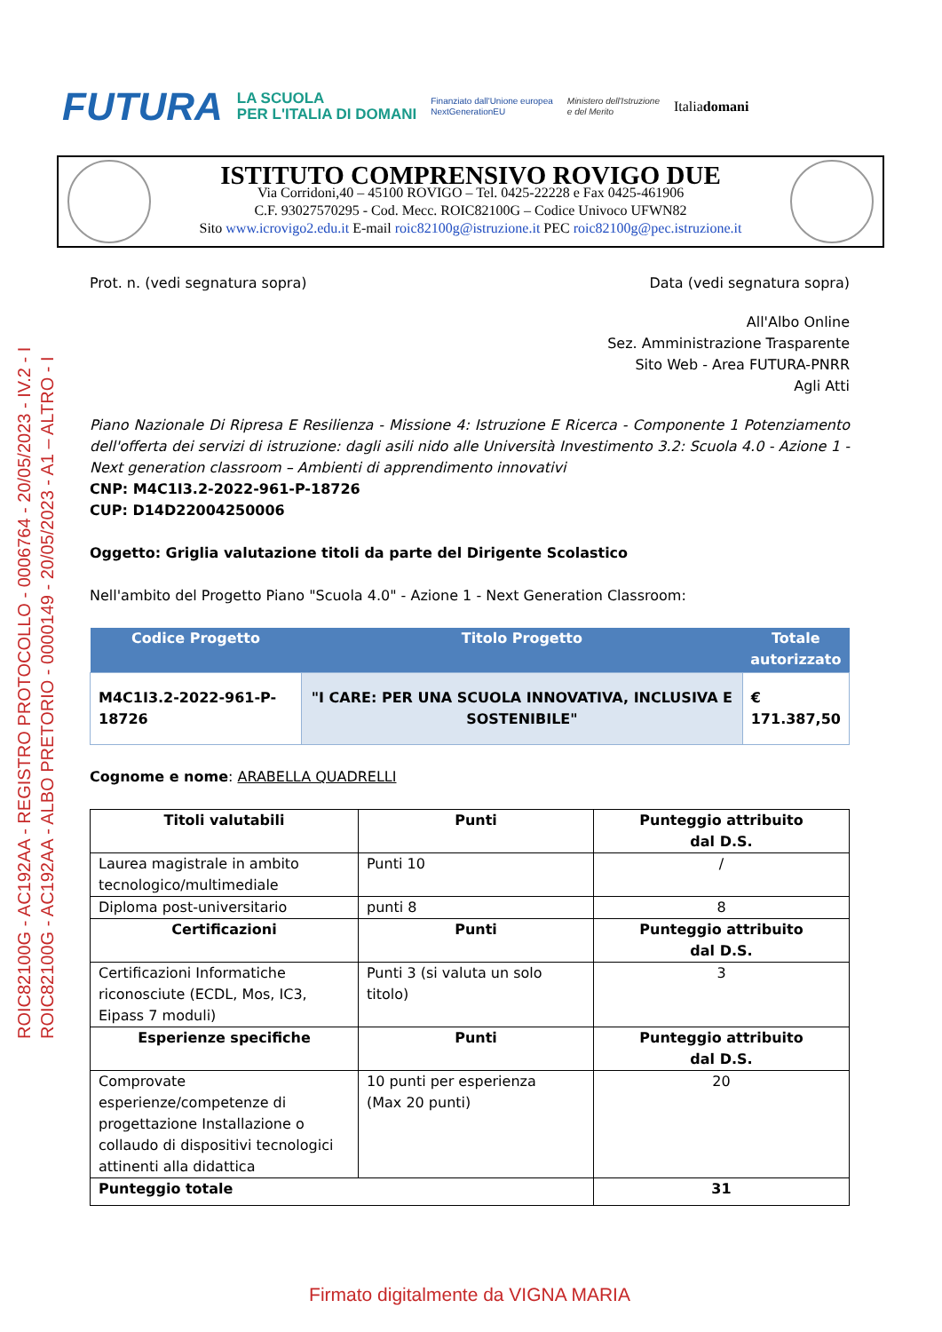FUTURA LA SCUOLA
PER L'ITALIA DI DOMANI Finanziato dall'Unione europea
NextGenerationEU Ministero dell'Istruzione
e del Merito Italiadomani
ISTITUTO COMPRENSIVO ROVIGO DUE
Via Corridoni,40 – 45100 ROVIGO – Tel. 0425-22228 e Fax 0425-461906
C.F. 93027570295 - Cod. Mecc. ROIC82100G – Codice Univoco UFWN82
Sito www.icrovigo2.edu.it E-mail roic82100g@istruzione.it PEC roic82100g@pec.istruzione.it
ROIC82100G - AC192AA - REGISTRO PROTOCOLLO - 0006764 - 20/05/2023 - IV.2 - I
ROIC82100G - AC192AA - ALBO PRETORIO - 0000149 - 20/05/2023 - A1 – ALTRO - I
Prot. n. (vedi segnatura sopra) Data (vedi segnatura sopra)
All'Albo Online
Sez. Amministrazione Trasparente
Sito Web - Area FUTURA-PNRR
Agli Atti
Piano Nazionale Di Ripresa E Resilienza - Missione 4: Istruzione E Ricerca - Componente 1 Potenziamento dell'offerta dei servizi di istruzione: dagli asili nido alle Università Investimento 3.2: Scuola 4.0 - Azione 1 - Next generation classroom – Ambienti di apprendimento innovativi
CNP: M4C1I3.2-2022-961-P-18726
CUP: D14D22004250006
Oggetto: Griglia valutazione titoli da parte del Dirigente Scolastico
Nell'ambito del Progetto Piano "Scuola 4.0" - Azione 1 - Next Generation Classroom:
| Codice Progetto | Titolo Progetto | Totale autorizzato |
| --- | --- | --- |
| M4C1I3.2-2022-961-P-18726 | "I CARE: PER UNA SCUOLA INNOVATIVA, INCLUSIVA E SOSTENIBILE" | € 171.387,50 |
Cognome e nome: ARABELLA QUADRELLI
| Titoli valutabili | Punti | Punteggio attribuito dal D.S. |
| --- | --- | --- |
| Laurea magistrale in ambito tecnologico/multimediale | Punti 10 | / |
| Diploma post-universitario | punti 8 | 8 |
| Certificazioni | Punti | Punteggio attribuito dal D.S. |
| Certificazioni Informatiche riconosciute (ECDL, Mos, IC3, Eipass 7 moduli) | Punti 3 (si valuta un solo titolo) | 3 |
| Esperienze specifiche | Punti | Punteggio attribuito dal D.S. |
| Comprovate esperienze/competenze di progettazione Installazione o collaudo di dispositivi tecnologici attinenti alla didattica | 10 punti per esperienza (Max 20 punti) | 20 |
| Punteggio totale | | 31 |
Firmato digitalmente da VIGNA MARIA